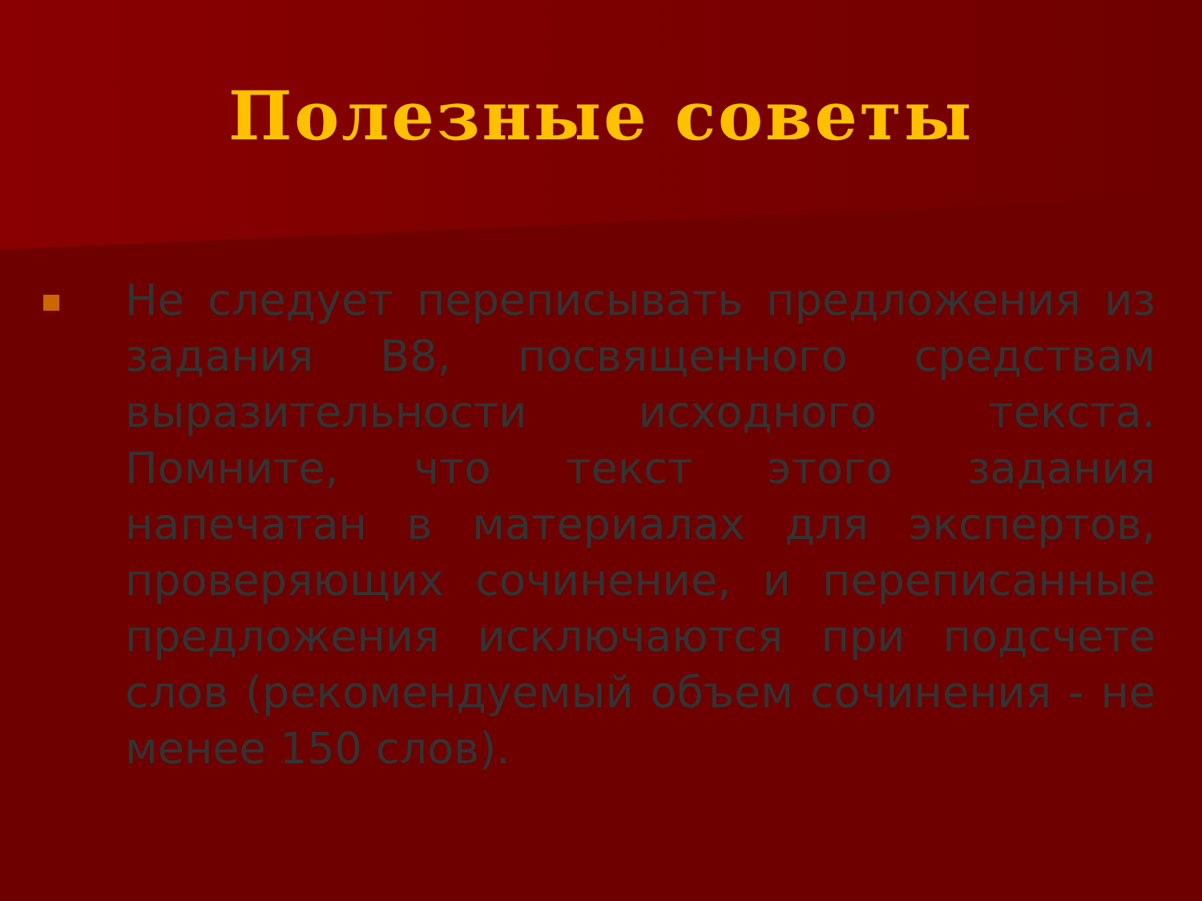Полезные советы
Не следует переписывать предложения из задания В8, посвященного средствам выразительности исходного текста. Помните, что текст этого задания напечатан в материалах для экспертов, проверяющих сочинение, и переписанные предложения исключаются при подсчете слов (рекомендуемый объем сочинения - не менее 150 слов).